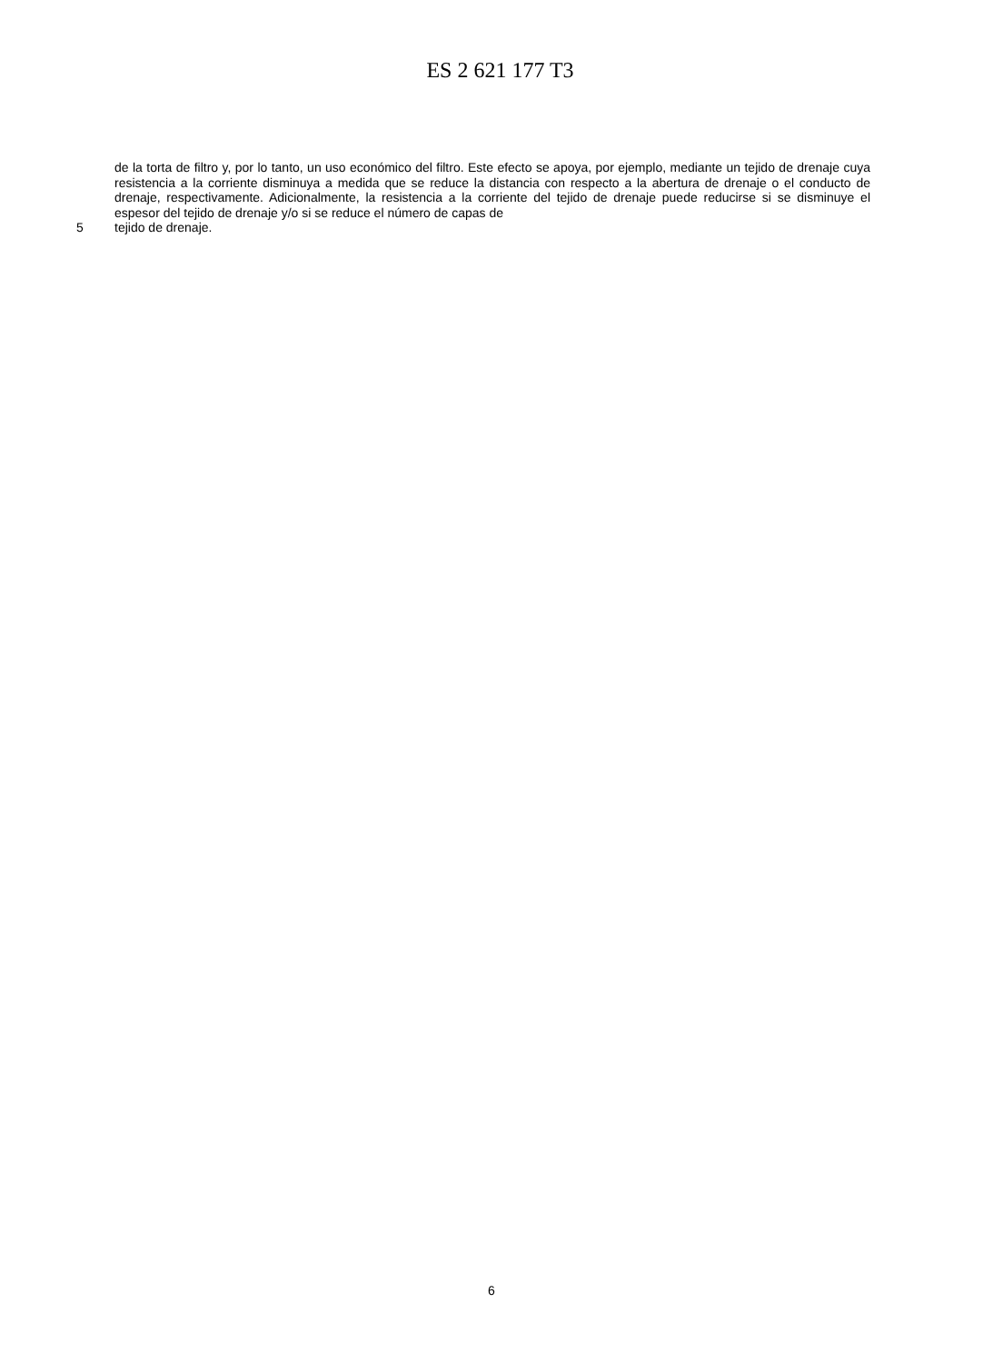ES 2 621 177 T3
de la torta de filtro y, por lo tanto, un uso económico del filtro. Este efecto se apoya, por ejemplo, mediante un tejido de drenaje cuya resistencia a la corriente disminuya a medida que se reduce la distancia con respecto a la abertura de drenaje o el conducto de drenaje, respectivamente. Adicionalmente, la resistencia a la corriente del tejido de drenaje puede reducirse si se disminuye el espesor del tejido de drenaje y/o si se reduce el número de capas de
5 tejido de drenaje.
6